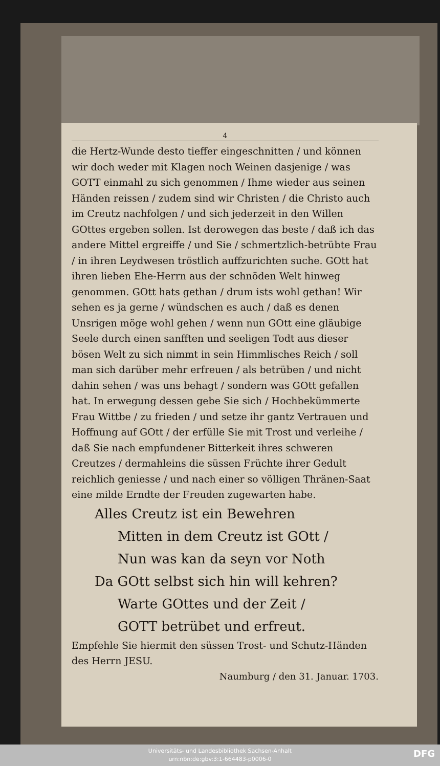4
die Hertz-Wunde desto tieffer eingeschnitten / und können wir doch weder mit Klagen noch Weinen dasjenige / was GOTT einmahl zu sich genommen / Ihme wieder aus seinen Händen reissen / zudem sind wir Christen / die Christo auch im Creutz nachfolgen / und sich jederzeit in den Willen GOttes ergeben sollen. Ist derowegen das beste / daß ich das andere Mittel ergreiffe / und Sie / schmertzlich-betrübte Frau / in ihren Leydwesen tröstlich auffzurichten suche. GOtt hat ihren lieben Ehe-Herrn aus der schnöden Welt hinweg genommen. GOtt hats gethan / drum ists wohl gethan! Wir sehen es ja gerne / wündschen es auch / daß es denen Unsrigen möge wohl gehen / wenn nun GOtt eine gläubige Seele durch einen sanfften und seeligen Todt aus dieser bösen Welt zu sich nimmt in sein Himmlisches Reich / soll man sich darüber mehr erfreuen / als betrüben / und nicht dahin sehen / was uns behagt / sondern was GOtt gefallen hat. In erwegung dessen gebe Sie sich / Hochbekümmerte Frau Wittbe / zu frieden / und setze ihr gantz Vertrauen und Hoffnung auf GOtt / der erfülle Sie mit Trost und verleihe / daß Sie nach empfundener Bitterkeit ihres schweren Creutzes / dermahleins die süssen Früchte ihrer Gedult reichlich geniesse / und nach einer so völligen Thränen-Saat eine milde Erndte der Freuden zugewarten habe.
Alles Creutz ist ein Bewehren
Mitten in dem Creutz ist GOtt /
Nun was kan da seyn vor Noth
Da GOtt selbst sich hin will kehren?
Warte GOttes und der Zeit /
GOTT betrübet und erfreut.
Empfehle Sie hiermit den süssen Trost- und Schutz-Händen des Herrn JESU.
Naumburg / den 31. Januar. 1703.
Universitäts- und Landesbibliothek Sachsen-Anhalt
urn:nbn:de:gbv:3:1-664483-p0006-0
DFG